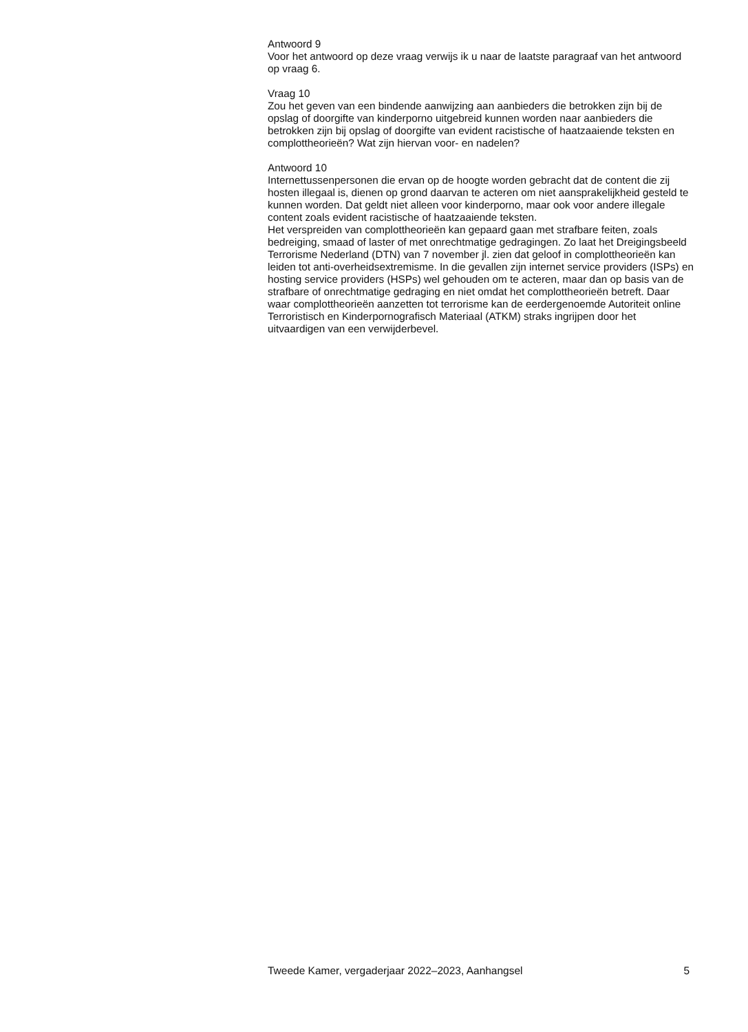Antwoord 9
Voor het antwoord op deze vraag verwijs ik u naar de laatste paragraaf van het antwoord op vraag 6.
Vraag 10
Zou het geven van een bindende aanwijzing aan aanbieders die betrokken zijn bij de opslag of doorgifte van kinderporno uitgebreid kunnen worden naar aanbieders die betrokken zijn bij opslag of doorgifte van evident racistische of haatzaaiende teksten en complottheorieën? Wat zijn hiervan voor- en nadelen?
Antwoord 10
Internettussenpersonen die ervan op de hoogte worden gebracht dat de content die zij hosten illegaal is, dienen op grond daarvan te acteren om niet aansprakelijkheid gesteld te kunnen worden. Dat geldt niet alleen voor kinderporno, maar ook voor andere illegale content zoals evident racistische of haatzaaiende teksten.
Het verspreiden van complottheorieën kan gepaard gaan met strafbare feiten, zoals bedreiging, smaad of laster of met onrechtmatige gedragingen. Zo laat het Dreigingsbeeld Terrorisme Nederland (DTN) van 7 november jl. zien dat geloof in complottheorieën kan leiden tot anti-overheidsextremisme. In die gevallen zijn internet service providers (ISPs) en hosting service providers (HSPs) wel gehouden om te acteren, maar dan op basis van de strafbare of onrechtmatige gedraging en niet omdat het complottheorieën betreft. Daar waar complottheorieën aanzetten tot terrorisme kan de eerdergenoemde Autoriteit online Terroristisch en Kinderpornografisch Materiaal (ATKM) straks ingrijpen door het uitvaardigen van een verwijderbevel.
Tweede Kamer, vergaderjaar 2022–2023, Aanhangsel 5